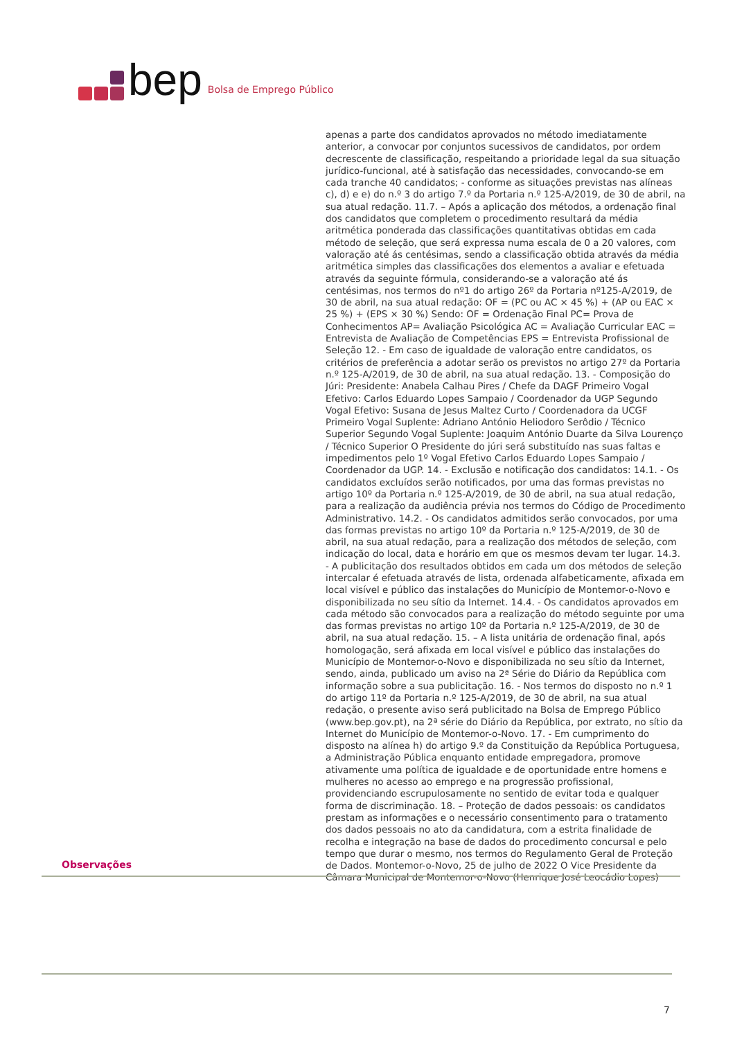bep Bolsa de Emprego Público
apenas a parte dos candidatos aprovados no método imediatamente anterior, a convocar por conjuntos sucessivos de candidatos, por ordem decrescente de classificação, respeitando a prioridade legal da sua situação jurídico-funcional, até à satisfação das necessidades, convocando-se em cada tranche 40 candidatos; - conforme as situações previstas nas alíneas c), d) e e) do n.º 3 do artigo 7.º da Portaria n.º 125-A/2019, de 30 de abril, na sua atual redação. 11.7. – Após a aplicação dos métodos, a ordenação final dos candidatos que completem o procedimento resultará da média aritmética ponderada das classificações quantitativas obtidas em cada método de seleção, que será expressa numa escala de 0 a 20 valores, com valoração até ás centésimas, sendo a classificação obtida através da média aritmética simples das classificações dos elementos a avaliar e efetuada através da seguinte fórmula, considerando-se a valoração até ás centésimas, nos termos do nº1 do artigo 26º da Portaria nº125-A/2019, de 30 de abril, na sua atual redação: OF = (PC ou AC × 45 %) + (AP ou EAC × 25 %) + (EPS × 30 %) Sendo: OF = Ordenação Final PC= Prova de Conhecimentos AP= Avaliação Psicológica AC = Avaliação Curricular EAC = Entrevista de Avaliação de Competências EPS = Entrevista Profissional de Seleção 12. - Em caso de igualdade de valoração entre candidatos, os critérios de preferência a adotar serão os previstos no artigo 27º da Portaria n.º 125-A/2019, de 30 de abril, na sua atual redação. 13. - Composição do Júri: Presidente: Anabela Calhau Pires / Chefe da DAGF Primeiro Vogal Efetivo: Carlos Eduardo Lopes Sampaio / Coordenador da UGP Segundo Vogal Efetivo: Susana de Jesus Maltez Curto / Coordenadora da UCGF Primeiro Vogal Suplente: Adriano António Heliodoro Serôdio / Técnico Superior Segundo Vogal Suplente: Joaquim António Duarte da Silva Lourenço / Técnico Superior O Presidente do júri será substituído nas suas faltas e impedimentos pelo 1º Vogal Efetivo Carlos Eduardo Lopes Sampaio / Coordenador da UGP. 14. - Exclusão e notificação dos candidatos: 14.1. - Os candidatos excluídos serão notificados, por uma das formas previstas no artigo 10º da Portaria n.º 125-A/2019, de 30 de abril, na sua atual redação, para a realização da audiência prévia nos termos do Código de Procedimento Administrativo. 14.2. - Os candidatos admitidos serão convocados, por uma das formas previstas no artigo 10º da Portaria n.º 125-A/2019, de 30 de abril, na sua atual redação, para a realização dos métodos de seleção, com indicação do local, data e horário em que os mesmos devam ter lugar. 14.3. - A publicitação dos resultados obtidos em cada um dos métodos de seleção intercalar é efetuada através de lista, ordenada alfabeticamente, afixada em local visível e público das instalações do Município de Montemor-o-Novo e disponibilizada no seu sítio da Internet. 14.4. - Os candidatos aprovados em cada método são convocados para a realização do método seguinte por uma das formas previstas no artigo 10º da Portaria n.º 125-A/2019, de 30 de abril, na sua atual redação. 15. – A lista unitária de ordenação final, após homologação, será afixada em local visível e público das instalações do Município de Montemor-o-Novo e disponibilizada no seu sítio da Internet, sendo, ainda, publicado um aviso na 2ª Série do Diário da República com informação sobre a sua publicitação. 16. - Nos termos do disposto no n.º 1 do artigo 11º da Portaria n.º 125-A/2019, de 30 de abril, na sua atual redação, o presente aviso será publicitado na Bolsa de Emprego Público (www.bep.gov.pt), na 2ª série do Diário da República, por extrato, no sítio da Internet do Município de Montemor-o-Novo. 17. - Em cumprimento do disposto na alínea h) do artigo 9.º da Constituição da República Portuguesa, a Administração Pública enquanto entidade empregadora, promove ativamente uma política de igualdade e de oportunidade entre homens e mulheres no acesso ao emprego e na progressão profissional, providenciando escrupulosamente no sentido de evitar toda e qualquer forma de discriminação. 18. – Proteção de dados pessoais: os candidatos prestam as informações e o necessário consentimento para o tratamento dos dados pessoais no ato da candidatura, com a estrita finalidade de recolha e integração na base de dados do procedimento concursal e pelo tempo que durar o mesmo, nos termos do Regulamento Geral de Proteção de Dados. Montemor-o-Novo, 25 de julho de 2022 O Vice Presidente da Câmara Municipal de Montemor-o-Novo (Henrique José Leocádio Lopes)
Observações
7